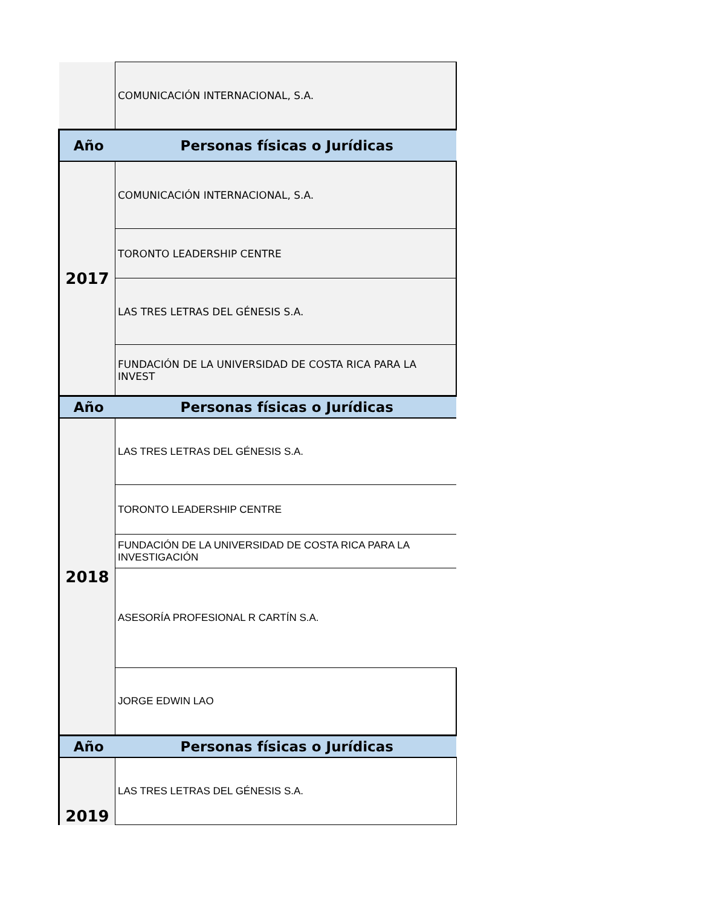| | COMUNICACIÓN INTERNACIONAL, S.A. |
| Año | Personas físicas o Jurídicas |
| 2017 | COMUNICACIÓN INTERNACIONAL, S.A. |
| | TORONTO LEADERSHIP CENTRE |
| | LAS TRES LETRAS DEL GÉNESIS S.A. |
| | FUNDACIÓN DE LA UNIVERSIDAD DE COSTA RICA PARA LA INVEST |
| Año | Personas físicas o Jurídicas |
| 2018 | LAS TRES LETRAS DEL GÉNESIS S.A. |
| | TORONTO LEADERSHIP CENTRE |
| | FUNDACIÓN DE LA UNIVERSIDAD DE COSTA RICA PARA LA INVESTIGACIÓN |
| | ASESORÍA PROFESIONAL R CARTÍN S.A. |
| | JORGE EDWIN LAO |
| Año | Personas físicas o Jurídicas |
| 2019 | LAS TRES LETRAS DEL GÉNESIS S.A. |